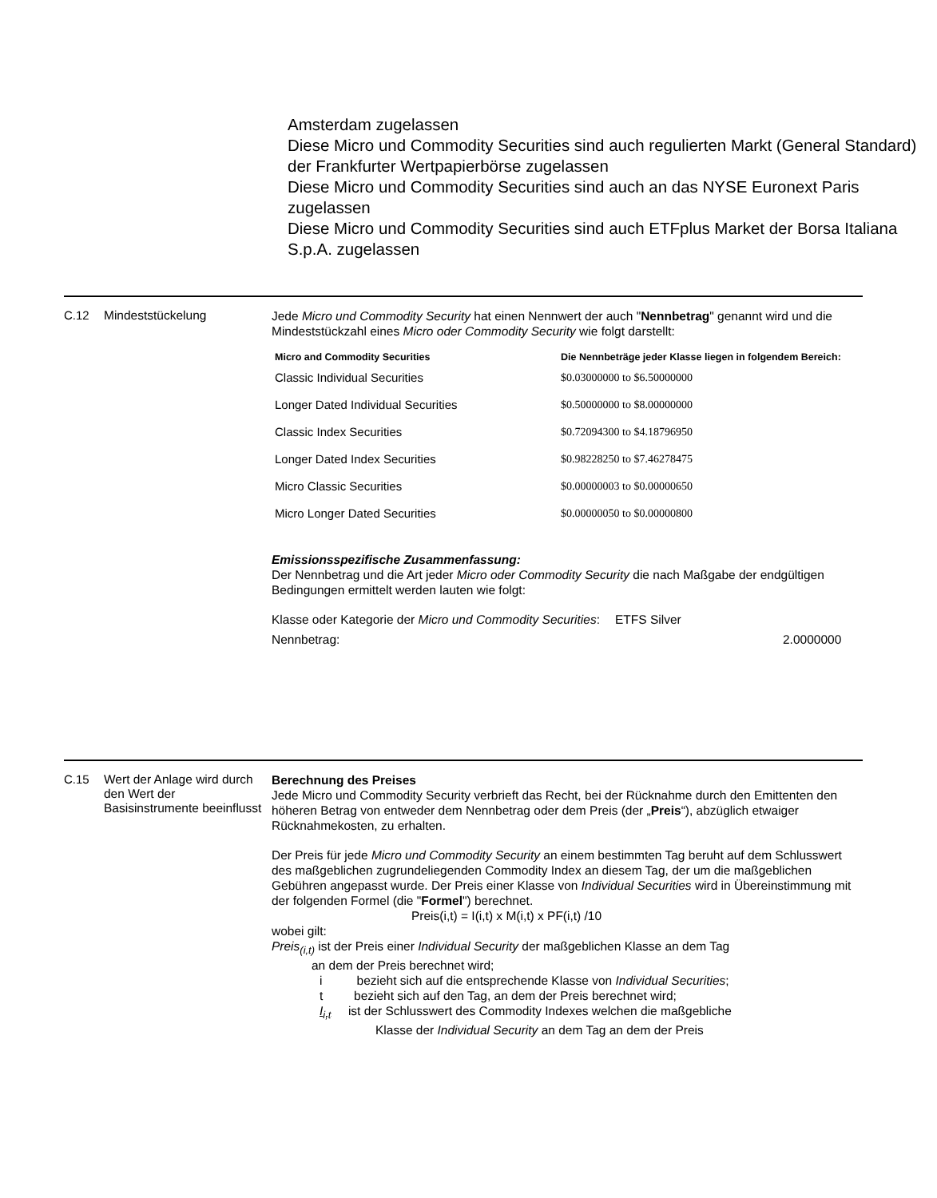Amsterdam zugelassen
Diese Micro und Commodity Securities sind auch regulierten Markt (General Standard) der Frankfurter Wertpapierbörse zugelassen
Diese Micro und Commodity Securities sind auch an das NYSE Euronext Paris zugelassen
Diese Micro und Commodity Securities sind auch ETFplus Market der Borsa Italiana S.p.A. zugelassen
C.12
Mindeststückelung
Jede Micro und Commodity Security hat einen Nennwert der auch "Nennbetrag" genannt wird und die Mindeststückzahl eines Micro oder Commodity Security wie folgt darstellt:
| Micro and Commodity Securities | Die Nennbeträge jeder Klasse liegen in folgendem Bereich: |
| --- | --- |
| Classic Individual Securities | $0.03000000 to $6.50000000 |
| Longer Dated Individual Securities | $0.50000000 to $8.00000000 |
| Classic Index Securities | $0.72094300 to $4.18796950 |
| Longer Dated Index Securities | $0.98228250 to $7.46278475 |
| Micro Classic Securities | $0.00000003 to $0.00000650 |
| Micro Longer Dated Securities | $0.00000050 to $0.00000800 |
Emissionsspezifische Zusammenfassung:
Der Nennbetrag und die Art jeder Micro oder Commodity Security die nach Maßgabe der endgültigen Bedingungen ermittelt werden lauten wie folgt:
Klasse oder Kategorie der Micro und Commodity Securities:
ETFS Silver
Nennbetrag: 2.0000000
C.15
Wert der Anlage wird durch den Wert der Basisinstrumente beeinflusst
Berechnung des Preises
Jede Micro und Commodity Security verbrieft das Recht, bei der Rücknahme durch den Emittenten den höheren Betrag von entweder dem Nennbetrag oder dem Preis (der „Preis“), abzüglich etwaiger Rücknahmekosten, zu erhalten.
Der Preis für jede Micro und Commodity Security an einem bestimmten Tag beruht auf dem Schlusswert des maßgeblichen zugrundeliegenden Commodity Index an diesem Tag, der um die maßgeblichen Gebühren angepasst wurde. Der Preis einer Klasse von Individual Securities wird in Übereinstimmung mit der folgenden Formel (die "Formel") berechnet.
Preis(i,t) = I(i,t) x M(i,t) x PF(i,t) /10
wobei gilt:
Preis<sub>(i,t)</sub> ist der Preis einer Individual Security der maßgeblichen Klasse an dem Tag
an dem der Preis berechnet wird;
i bezieht sich auf die entsprechende Klasse von Individual Securities;
t bezieht sich auf den Tag, an dem der Preis berechnet wird;
I<sub>i,t</sub> ist der Schlusswert des Commodity Indexes welchen die maßgebliche
Klasse der Individual Security an dem Tag an dem der Preis